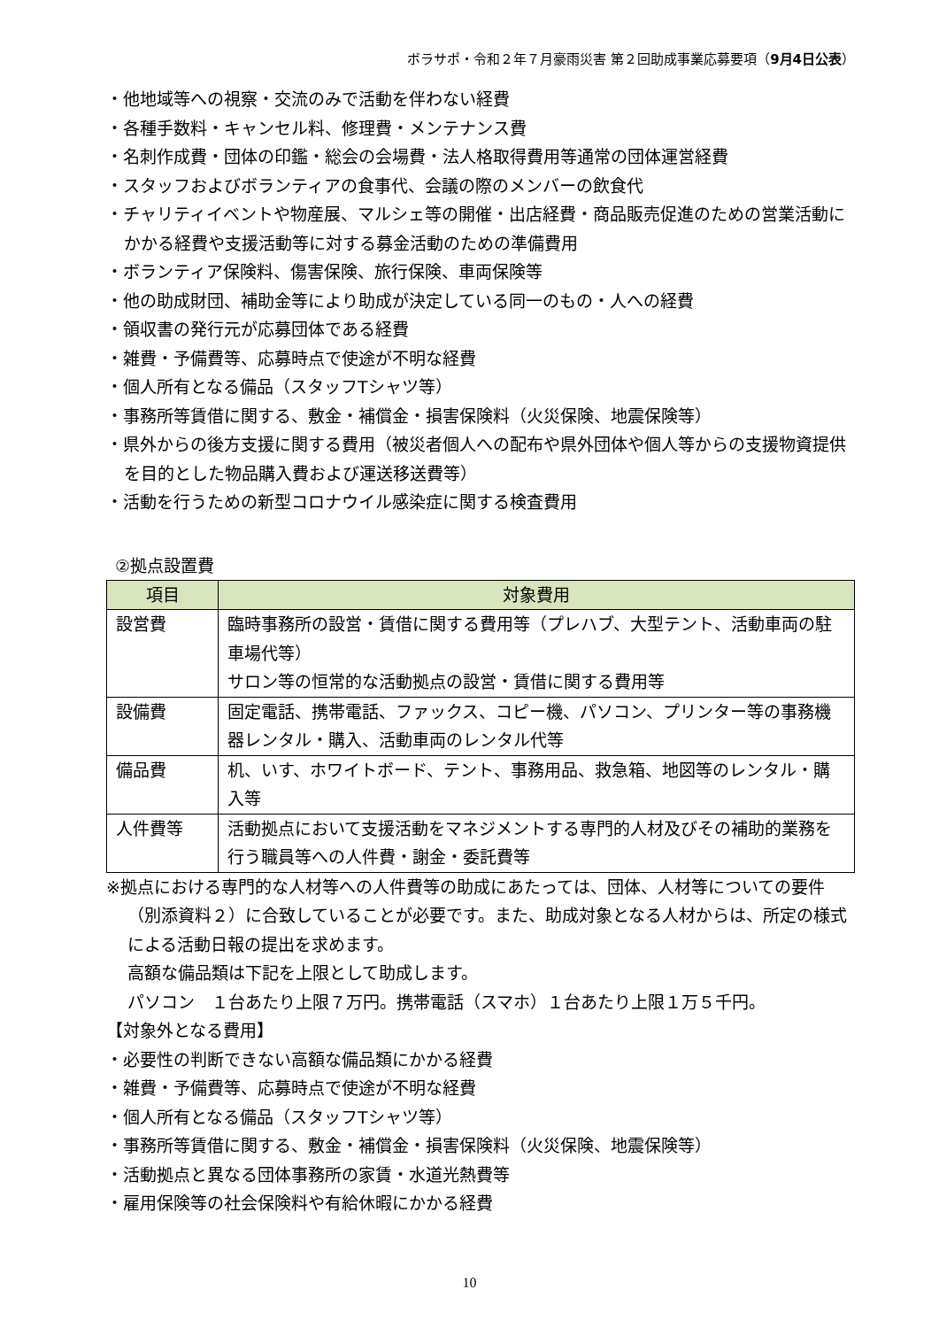ボラサポ・令和２年７月豪雨災害 第２回助成事業応募要項（9月4日公表）
・他地域等への視察・交流のみで活動を伴わない経費
・各種手数料・キャンセル料、修理費・メンテナンス費
・名刺作成費・団体の印鑑・総会の会場費・法人格取得費用等通常の団体運営経費
・スタッフおよびボランティアの食事代、会議の際のメンバーの飲食代
・チャリティイベントや物産展、マルシェ等の開催・出店経費・商品販売促進のための営業活動にかかる経費や支援活動等に対する募金活動のための準備費用
・ボランティア保険料、傷害保険、旅行保険、車両保険等
・他の助成財団、補助金等により助成が決定している同一のもの・人への経費
・領収書の発行元が応募団体である経費
・雑費・予備費等、応募時点で使途が不明な経費
・個人所有となる備品（スタッフTシャツ等）
・事務所等賃借に関する、敷金・補償金・損害保険料（火災保険、地震保険等）
・県外からの後方支援に関する費用（被災者個人への配布や県外団体や個人等からの支援物資提供を目的とした物品購入費および運送移送費等）
・活動を行うための新型コロナウイル感染症に関する検査費用
②拠点設置費
| 項目 | 対象費用 |
| --- | --- |
| 設営費 | 臨時事務所の設営・賃借に関する費用等（プレハブ、大型テント、活動車両の駐車場代等） サロン等の恒常的な活動拠点の設営・賃借に関する費用等 |
| 設備費 | 固定電話、携帯電話、ファックス、コピー機、パソコン、プリンター等の事務機器レンタル・購入、活動車両のレンタル代等 |
| 備品費 | 机、いす、ホワイトボード、テント、事務用品、救急箱、地図等のレンタル・購入等 |
| 人件費等 | 活動拠点において支援活動をマネジメントする専門的人材及びその補助的業務を行う職員等への人件費・謝金・委託費等 |
※拠点における専門的な人材等への人件費等の助成にあたっては、団体、人材等についての要件（別添資料２）に合致していることが必要です。また、助成対象となる人材からは、所定の様式による活動日報の提出を求めます。
高額な備品類は下記を上限として助成します。
パソコン　１台あたり上限７万円。携帯電話（スマホ）１台あたり上限１万５千円。
【対象外となる費用】
・必要性の判断できない高額な備品類にかかる経費
・雑費・予備費等、応募時点で使途が不明な経費
・個人所有となる備品（スタッフTシャツ等）
・事務所等賃借に関する、敷金・補償金・損害保険料（火災保険、地震保険等）
・活動拠点と異なる団体事務所の家賃・水道光熱費等
・雇用保険等の社会保険料や有給休暇にかかる経費
10